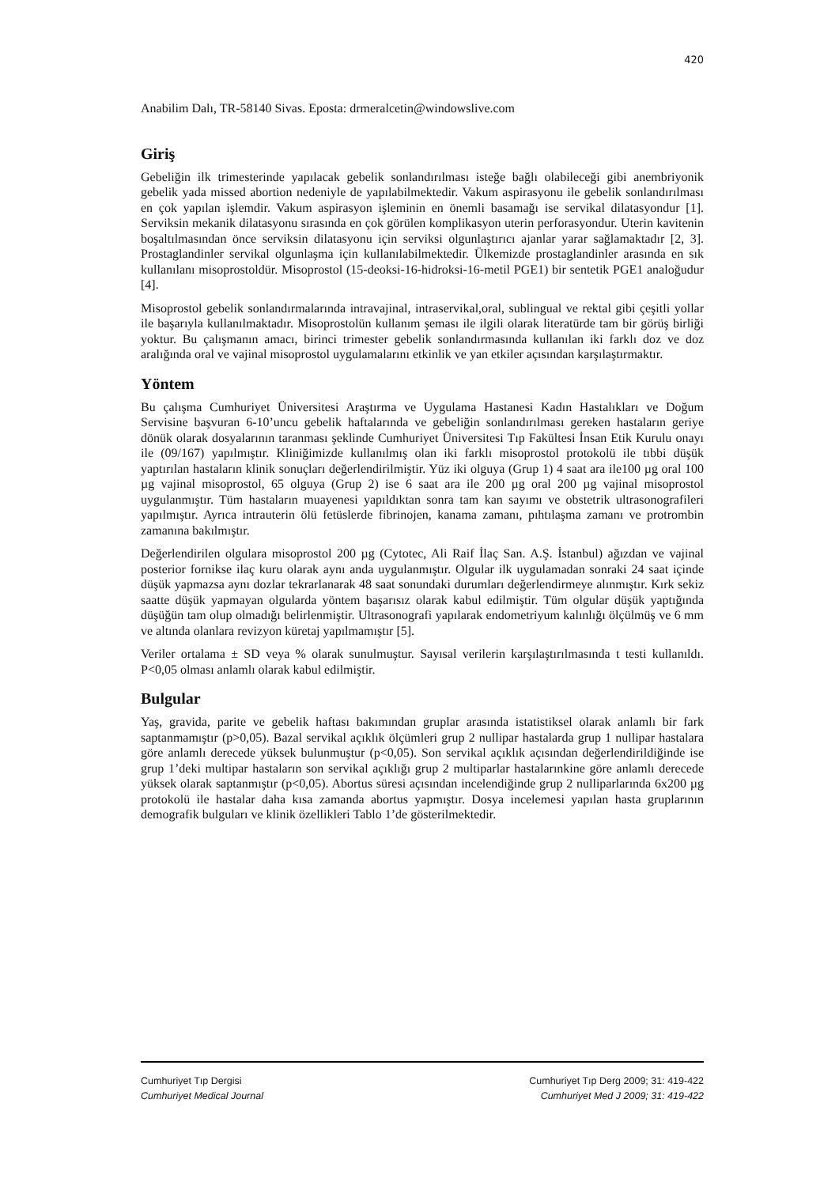420
Anabilim Dalı, TR-58140 Sivas. Eposta: drmeralcetin@windowslive.com
Giriş
Gebeliğin ilk trimesterinde yapılacak gebelik sonlandırılması isteğe bağlı olabileceği gibi anembriyonik gebelik yada missed abortion nedeniyle de yapılabilmektedir. Vakum aspirasyonu ile gebelik sonlandırılması en çok yapılan işlemdir. Vakum aspirasyon işleminin en önemli basamağı ise servikal dilatasyondur [1]. Serviksin mekanik dilatasyonu sırasında en çok görülen komplikasyon uterin perforasyondur. Uterin kavitenin boşaltılmasından önce serviksin dilatasyonu için serviksi olgunlaştırıcı ajanlar yarar sağlamaktadır [2, 3]. Prostaglandinler servikal olgunlaşma için kullanılabilmektedir. Ülkemizde prostaglandinler arasında en sık kullanılanı misoprostoldür. Misoprostol (15-deoksi-16-hidroksi-16-metil PGE1) bir sentetik PGE1 analoğudur [4].
Misoprostol gebelik sonlandırmalarında intravajinal, intraservikal,oral, sublingual ve rektal gibi çeşitli yollar ile başarıyla kullanılmaktadır. Misoprostolün kullanım şeması ile ilgili olarak literatürde tam bir görüş birliği yoktur. Bu çalışmanın amacı, birinci trimester gebelik sonlandırmasında kullanılan iki farklı doz ve doz aralığında oral ve vajinal misoprostol uygulamalarını etkinlik ve yan etkiler açısından karşılaştırmaktır.
Yöntem
Bu çalışma Cumhuriyet Üniversitesi Araştırma ve Uygulama Hastanesi Kadın Hastalıkları ve Doğum Servisine başvuran 6-10’uncu gebelik haftalarında ve gebeliğin sonlandırılması gereken hastaların geriye dönük olarak dosyalarının taranması şeklinde Cumhuriyet Üniversitesi Tıp Fakültesi İnsan Etik Kurulu onayı ile (09/167) yapılmıştır. Kliniğimizde kullanılmış olan iki farklı misoprostol protokolü ile tıbbi düşük yaptırılan hastaların klinik sonuçları değerlendirilmiştir. Yüz iki olguya (Grup 1) 4 saat ara ile100 µg oral 100 µg vajinal misoprostol, 65 olguya (Grup 2) ise 6 saat ara ile 200 µg oral 200 µg vajinal misoprostol uygulanmıştır. Tüm hastaların muayenesi yapıldıktan sonra tam kan sayımı ve obstetrik ultrasonografileri yapılmıştır. Ayrıca intrauterin ölü fetüslerde fibrinojen, kanama zamanı, pıhtılaşma zamanı ve protrombin zamanına bakılmıştır.
Değerlendirilen olgulara misoprostol 200 µg (Cytotec, Ali Raif İlaç San. A.Ş. İstanbul) ağızdan ve vajinal posterior fornikse ilaç kuru olarak aynı anda uygulanmıştır. Olgular ilk uygulamadan sonraki 24 saat içinde düşük yapmazsa aynı dozlar tekrarlanarak 48 saat sonundaki durumları değerlendirmeye alınmıştır. Kırk sekiz saatte düşük yapmayan olgularda yöntem başarısız olarak kabul edilmiştir. Tüm olgular düşük yaptığında düşüğün tam olup olmadığı belirlenmiştir. Ultrasonografi yapılarak endometriyum kalınlığı ölçülmüş ve 6 mm ve altında olanlara revizyon küretaj yapılmamıştır [5].
Veriler ortalama ± SD veya % olarak sunulmuştur. Sayısal verilerin karşılaştırılmasında t testi kullanıldı. P<0,05 olması anlamlı olarak kabul edilmiştir.
Bulgular
Yaş, gravida, parite ve gebelik haftası bakımından gruplar arasında istatistiksel olarak anlamlı bir fark saptanmamıştır (p>0,05). Bazal servikal açıklık ölçümleri grup 2 nullipar hastalarda grup 1 nullipar hastalara göre anlamlı derecede yüksek bulunmuştur (p<0,05). Son servikal açıklık açısından değerlendirildiğinde ise grup 1’deki multipar hastaların son servikal açıklığı grup 2 multiparlar hastalarınkine göre anlamlı derecede yüksek olarak saptanmıştır (p<0,05). Abortus süresi açısından incelendiğinde grup 2 nulliparlarında 6x200 µg protokolü ile hastalar daha kısa zamanda abortus yapmıştır. Dosya incelemesi yapılan hasta gruplarının demografik bulguları ve klinik özellikleri Tablo 1’de gösterilmektedir.
Cumhuriyet Tıp Dergisi Cumhuriyet Tıp Derg 2009; 31: 419-422
Cumhuriyet Medical Journal Cumhuriyet Med J 2009; 31: 419-422